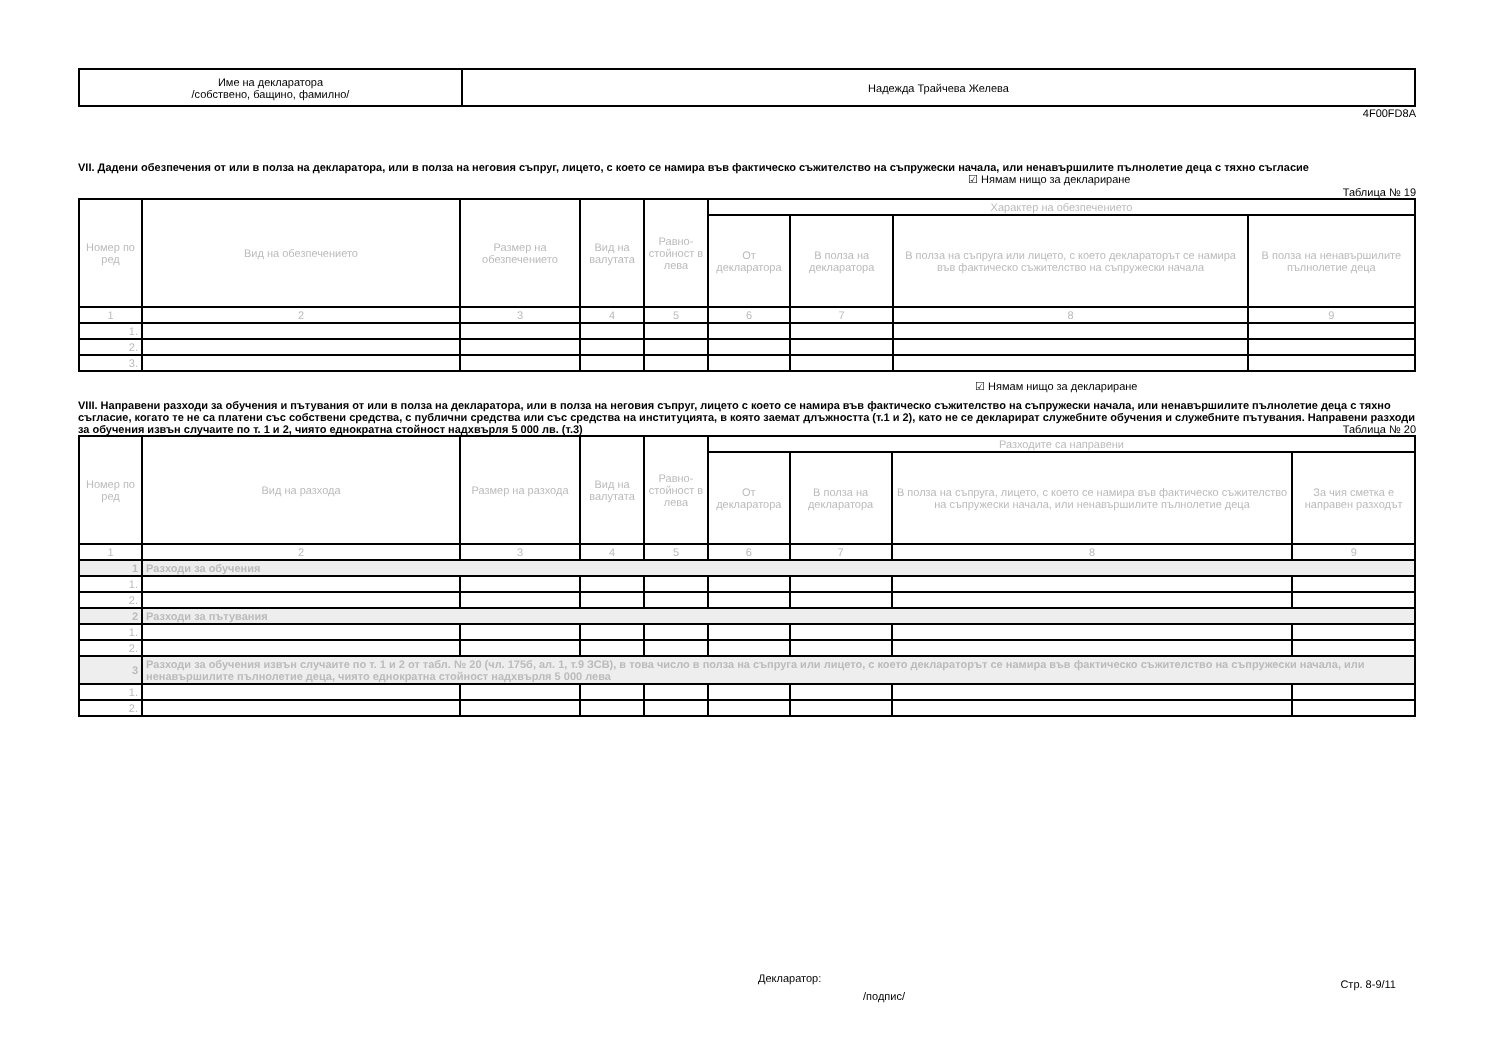| Име на декларатора /собствено, бащино, фамилно/ | Надежда Трайчева Желева |
4F00FD8A
VII. Дадени обезпечения от или в полза на декларатора, или в полза на неговия съпруг, лицето, с което се намира във фактическо съжителство на съпружески начала, или ненавършилите пълнолетие деца с тяхно съгласие
☑ Нямам нищо за деклариране
Таблица № 19
| Номер по ред | Вид на обезпечението | Размер на обезпечението | Вид на валутата | Равно-стойност в лева | Характер на обезпечението | | | |
| | | | | | От декларатора | В полза на декларатора | В полза на съпруга или лицето, с което деклараторът се намира във фактическо съжителство на съпружески начала | В полза на ненавършилите пълнолетие деца |
| 1 | 2 | 3 | 4 | 5 | 6 | 7 | 8 | 9 |
| 1. | | | | | | | | |
| 2. | | | | | | | | |
| 3. | | | | | | | | |
☑ Нямам нищо за деклариране
VIII. Направени разходи за обучения и пътувания от или в полза на декларатора, или в полза на неговия съпруг, лицето с което се намира във фактическо съжителство на съпружески начала, или ненавършилите пълнолетие деца с тяхно съгласие, когато те не са платени със собствени средства, с публични средства или със средства на институцията, в която заемат длъжността (т.1 и 2), като не се декларират служебните обучения и служебните пътувания. Направени разходи за обучения извън случаите по т. 1 и 2, чиято еднократна стойност надхвърля 5 000 лв. (т.3) Таблица № 20
| Номер по ред | Вид на разхода | Размер на разхода | Вид на валутата | Равно-стойност в лева | Разходите са направени | | | |
| | | | | | От декларатора | В полза на декларатора | В полза на съпруга, лицето, с което се намира във фактическо съжителство на съпружески начала, или ненавършилите пълнолетие деца | За чия сметка е направен разходът |
| 1 | 2 | 3 | 4 | 5 | 6 | 7 | 8 | 9 |
| 1 | Разходи за обучения | | | | | | | |
| 1. | | | | | | | | |
| 2. | | | | | | | | |
| 2 | Разходи за пътувания | | | | | | | |
| 1. | | | | | | | | |
| 2. | | | | | | | | |
| 3 | Разходи за обучения извън случаите по т. 1 и 2 от табл. № 20 (чл. 175б, ал. 1, т.9 ЗСВ), в това число в полза на съпруга или лицето, с което декларатoрът се намира във фактическо съжителство на съпружески начала, или ненавършилите пълнолетие деца, чиято еднократна стойност надхвърля 5 000 лева | | | | | | | |
| 1. | | | | | | | | |
| 2. | | | | | | | | |
Декларатор:
/подпис/ Стр. 8-9/11